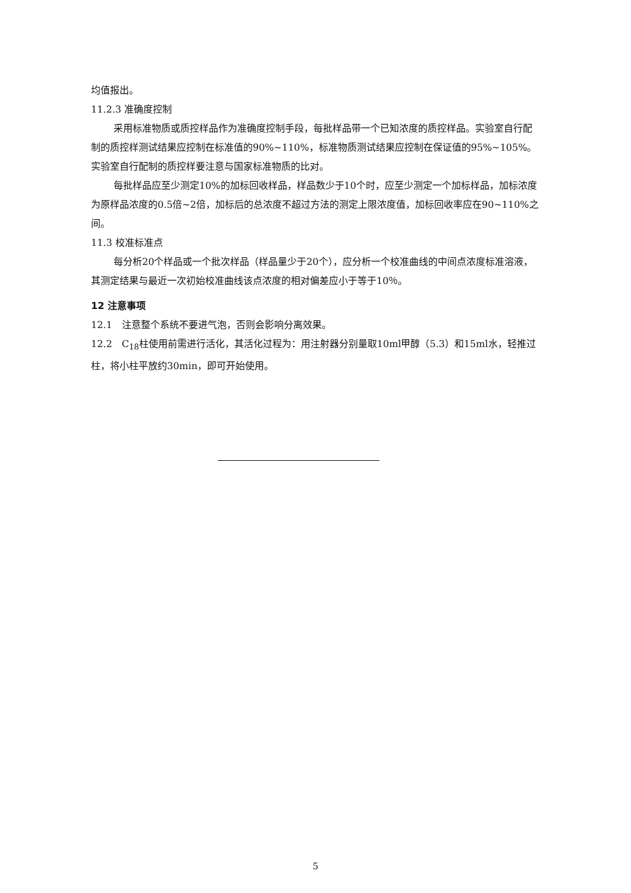均值报出。
11.2.3 准确度控制
采用标准物质或质控样品作为准确度控制手段，每批样品带一个已知浓度的质控样品。实验室自行配制的质控样测试结果应控制在标准值的90%~110%，标准物质测试结果应控制在保证值的95%~105%。实验室自行配制的质控样要注意与国家标准物质的比对。
每批样品应至少测定10%的加标回收样品，样品数少于10个时，应至少测定一个加标样品，加标浓度为原样品浓度的0.5倍~2倍，加标后的总浓度不超过方法的测定上限浓度值，加标回收率应在90~110%之间。
11.3 校准标准点
每分析20个样品或一个批次样品（样品量少于20个），应分析一个校准曲线的中间点浓度标准溶液，其测定结果与最近一次初始校准曲线该点浓度的相对偏差应小于等于10％。
12 注意事项
12.1　注意整个系统不要进气泡，否则会影响分离效果。
12.2　C<sub>18</sub>柱使用前需进行活化，其活化过程为：用注射器分别量取10ml甲醇（5.3）和15ml水，轻推过柱，将小柱平放约30min，即可开始使用。
5